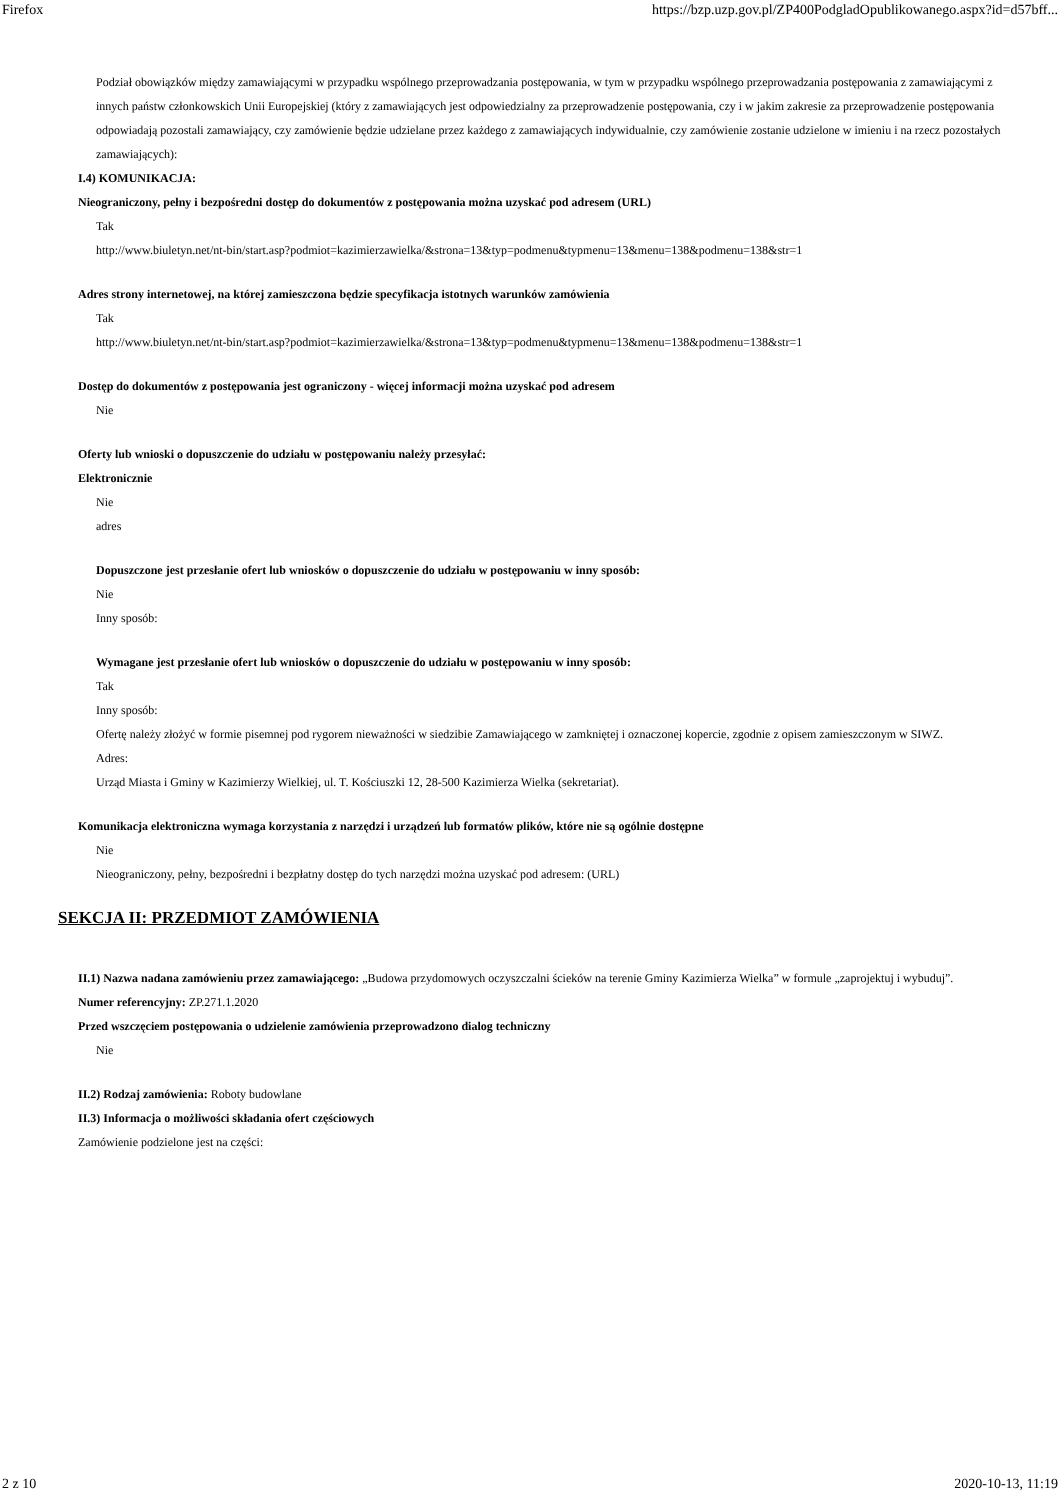Firefox https://bzp.uzp.gov.pl/ZP400PodgladOpublikowanego.aspx?id=d57bff...
Podział obowiązków między zamawiającymi w przypadku wspólnego przeprowadzania postępowania, w tym w przypadku wspólnego przeprowadzania postępowania z zamawiającymi z innych państw członkowskich Unii Europejskiej (który z zamawiających jest odpowiedzialny za przeprowadzenie postępowania, czy i w jakim zakresie za przeprowadzenie postępowania odpowiadają pozostali zamawiający, czy zamówienie będzie udzielane przez każdego z zamawiających indywidualnie, czy zamówienie zostanie udzielone w imieniu i na rzecz pozostałych zamawiających):
I.4) KOMUNIKACJA:
Nieograniczony, pełny i bezpośredni dostęp do dokumentów z postępowania można uzyskać pod adresem (URL)
Tak
http://www.biuletyn.net/nt-bin/start.asp?podmiot=kazimierzawielka/&strona=13&typ=podmenu&typmenu=13&menu=138&podmenu=138&str=1
Adres strony internetowej, na której zamieszczona będzie specyfikacja istotnych warunków zamówienia
Tak
http://www.biuletyn.net/nt-bin/start.asp?podmiot=kazimierzawielka/&strona=13&typ=podmenu&typmenu=13&menu=138&podmenu=138&str=1
Dostęp do dokumentów z postępowania jest ograniczony - więcej informacji można uzyskać pod adresem
Nie
Oferty lub wnioski o dopuszczenie do udziału w postępowaniu należy przesyłać:
Elektronicznie
Nie
adres
Dopuszczone jest przesłanie ofert lub wniosków o dopuszczenie do udziału w postępowaniu w inny sposób:
Nie
Inny sposób:
Wymagane jest przesłanie ofert lub wniosków o dopuszczenie do udziału w postępowaniu w inny sposób:
Tak
Inny sposób:
Ofertę należy złożyć w formie pisemnej pod rygorem nieważności w siedzibie Zamawiającego w zamkniętej i oznaczonej kopercie, zgodnie z opisem zamieszczonym w SIWZ.
Adres:
Urząd Miasta i Gminy w Kazimierzy Wielkiej, ul. T. Kościuszki 12, 28-500 Kazimierza Wielka (sekretariat).
Komunikacja elektroniczna wymaga korzystania z narzędzi i urządzeń lub formatów plików, które nie są ogólnie dostępne
Nie
Nieograniczony, pełny, bezpośredni i bezpłatny dostęp do tych narzędzi można uzyskać pod adresem: (URL)
SEKCJA II: PRZEDMIOT ZAMÓWIENIA
II.1) Nazwa nadana zamówieniu przez zamawiającego: „Budowa przydomowych oczyszczalni ścieków na terenie Gminy Kazimierza Wielka” w formule „zaprojektuj i wybuduj”.
Numer referencyjny: ZP.271.1.2020
Przed wszczęciem postępowania o udzielenie zamówienia przeprowadzono dialog techniczny
Nie
II.2) Rodzaj zamówienia: Roboty budowlane
II.3) Informacja o możliwości składania ofert częściowych
Zamówienie podzielone jest na części:
2 z 10 2020-10-13, 11:19